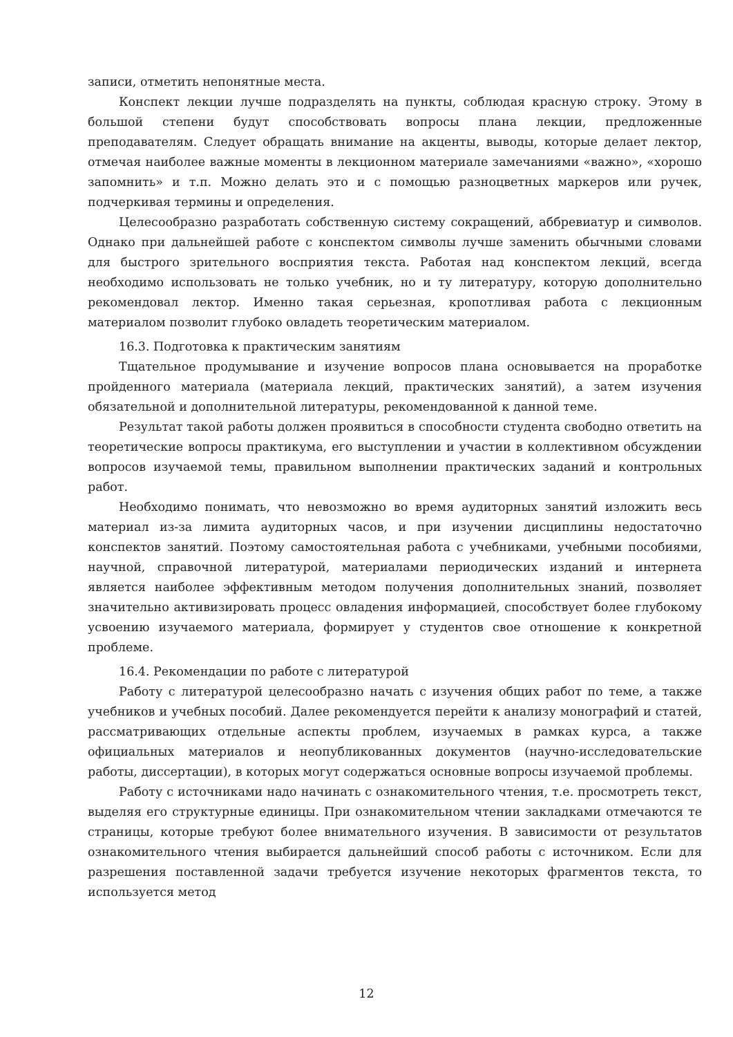записи, отметить непонятные места.
Конспект лекции лучше подразделять на пункты, соблюдая красную строку. Этому в большой степени будут способствовать вопросы плана лекции, предложенные преподавателям. Следует обращать внимание на акценты, выводы, которые делает лектор, отмечая наиболее важные моменты в лекционном материале замечаниями «важно», «хорошо запомнить» и т.п. Можно делать это и с помощью разноцветных маркеров или ручек, подчеркивая термины и определения.
Целесообразно разработать собственную систему сокращений, аббревиатур и символов. Однако при дальнейшей работе с конспектом символы лучше заменить обычными словами для быстрого зрительного восприятия текста. Работая над конспектом лекций, всегда необходимо использовать не только учебник, но и ту литературу, которую дополнительно рекомендовал лектор. Именно такая серьезная, кропотливая работа с лекционным материалом позволит глубоко овладеть теоретическим материалом.
16.3. Подготовка к практическим занятиям
Тщательное продумывание и изучение вопросов плана основывается на проработке пройденного материала (материала лекций, практических занятий), а затем изучения обязательной и дополнительной литературы, рекомендованной к данной теме.
Результат такой работы должен проявиться в способности студента свободно ответить на теоретические вопросы практикума, его выступлении и участии в коллективном обсуждении вопросов изучаемой темы, правильном выполнении практических заданий и контрольных работ.
Необходимо понимать, что невозможно во время аудиторных занятий изложить весь материал из-за лимита аудиторных часов, и при изучении дисциплины недостаточно конспектов занятий. Поэтому самостоятельная работа с учебниками, учебными пособиями, научной, справочной литературой, материалами периодических изданий и интернета является наиболее эффективным методом получения дополнительных знаний, позволяет значительно активизировать процесс овладения информацией, способствует более глубокому усвоению изучаемого материала, формирует у студентов свое отношение к конкретной проблеме.
16.4. Рекомендации по работе с литературой
Работу с литературой целесообразно начать с изучения общих работ по теме, а также учебников и учебных пособий. Далее рекомендуется перейти к анализу монографий и статей, рассматривающих отдельные аспекты проблем, изучаемых в рамках курса, а также официальных материалов и неопубликованных документов (научно-исследовательские работы, диссертации), в которых могут содержаться основные вопросы изучаемой проблемы.
Работу с источниками надо начинать с ознакомительного чтения, т.е. просмотреть текст, выделяя его структурные единицы. При ознакомительном чтении закладками отмечаются те страницы, которые требуют более внимательного изучения. В зависимости от результатов ознакомительного чтения выбирается дальнейший способ работы с источником. Если для разрешения поставленной задачи требуется изучение некоторых фрагментов текста, то используется метод
12